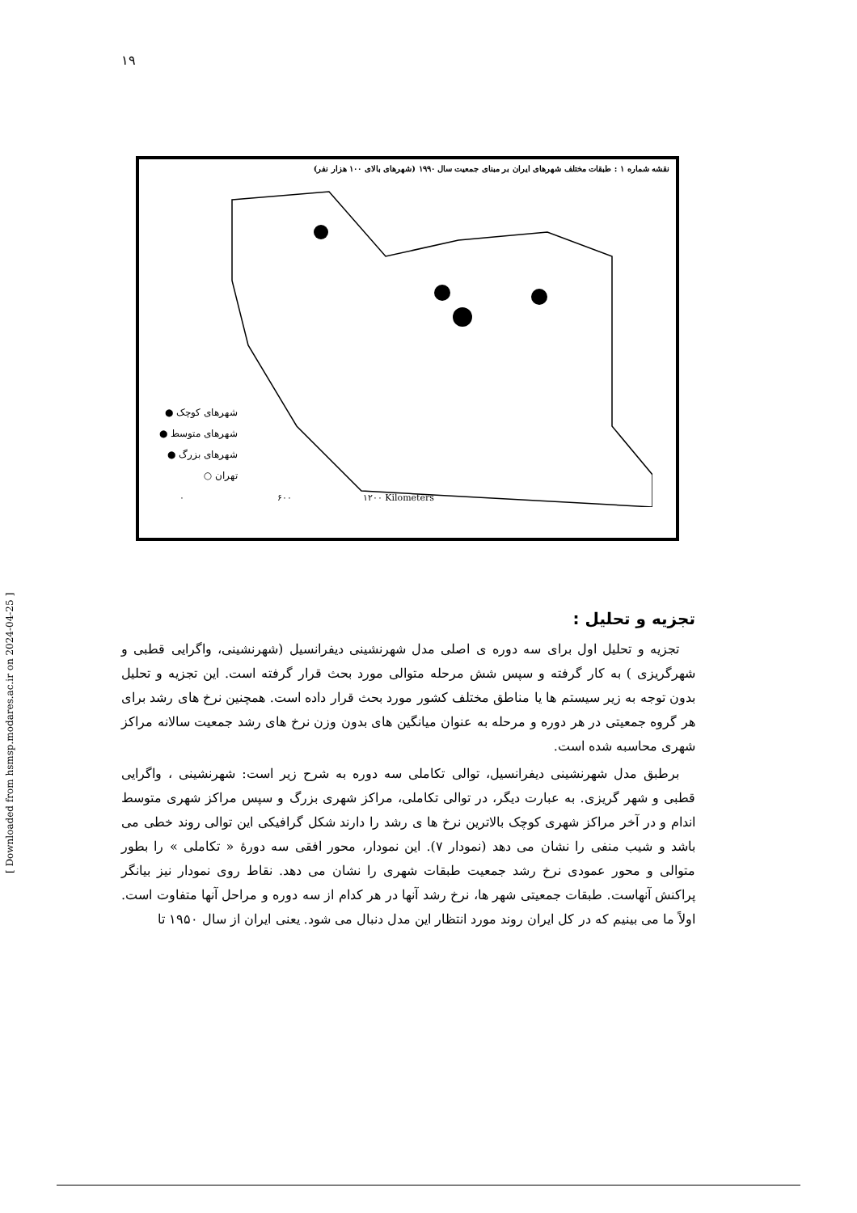۱۹
نقشه شماره ۱ : طبقات مختلف شهرهای ایران بر مبنای جمعیت سال ۱۹۹۰ (شهرهای بالای ۱۰۰ هزار نفر)
شهرهای کوچک ●
شهرهای متوسط ●
شهرهای بزرگ ●
تهران ○
۰ ۶۰۰ ۱۲۰۰ Kilometers
[ Downloaded from hsmsp.modares.ac.ir on 2024-04-25 ]
تجزیه و تحلیل :
تجزیه و تحلیل اول برای سه دوره ی اصلی مدل شهرنشینی دیفرانسیل (شهرنشینی، واگرایی قطبی و شهرگریزی ) به کار گرفته و سپس شش مرحله متوالی مورد بحث قرار گرفته است. این تجزیه و تحلیل بدون توجه به زیر سیستم ها یا مناطق مختلف کشور مورد بحث قرار داده است. همچنین نرخ های رشد برای هر گروه جمعیتی در هر دوره و مرحله به عنوان میانگین های بدون وزن نرخ های رشد جمعیت سالانه مراکز شهری محاسبه شده است.
برطبق مدل شهرنشینی دیفرانسیل، توالی تکاملی سه دوره به شرح زیر است: شهرنشینی ، واگرایی قطبی و شهر گریزی. به عبارت دیگر، در توالی تکاملی، مراکز شهری بزرگ و سپس مراکز شهری متوسط اندام و در آخر مراکز شهری کوچک بالاترین نرخ ها ی رشد را دارند شکل گرافیکی این توالی روند خطی می باشد و شیب منفی را نشان می دهد (نمودار ۷). این نمودار، محور افقی سه دورهٔ « تکاملی » را بطور متوالی و محور عمودی نرخ رشد جمعیت طبقات شهری را نشان می دهد. نقاط روی نمودار نیز بیانگر پراکنش آنهاست. طبقات جمعیتی شهر ها، نرخ رشد آنها در هر کدام از سه دوره و مراحل آنها متفاوت است. اولاً ما می بینیم که در کل ایران روند مورد انتظار این مدل دنبال می شود. یعنی ایران از سال ۱۹۵۰ تا